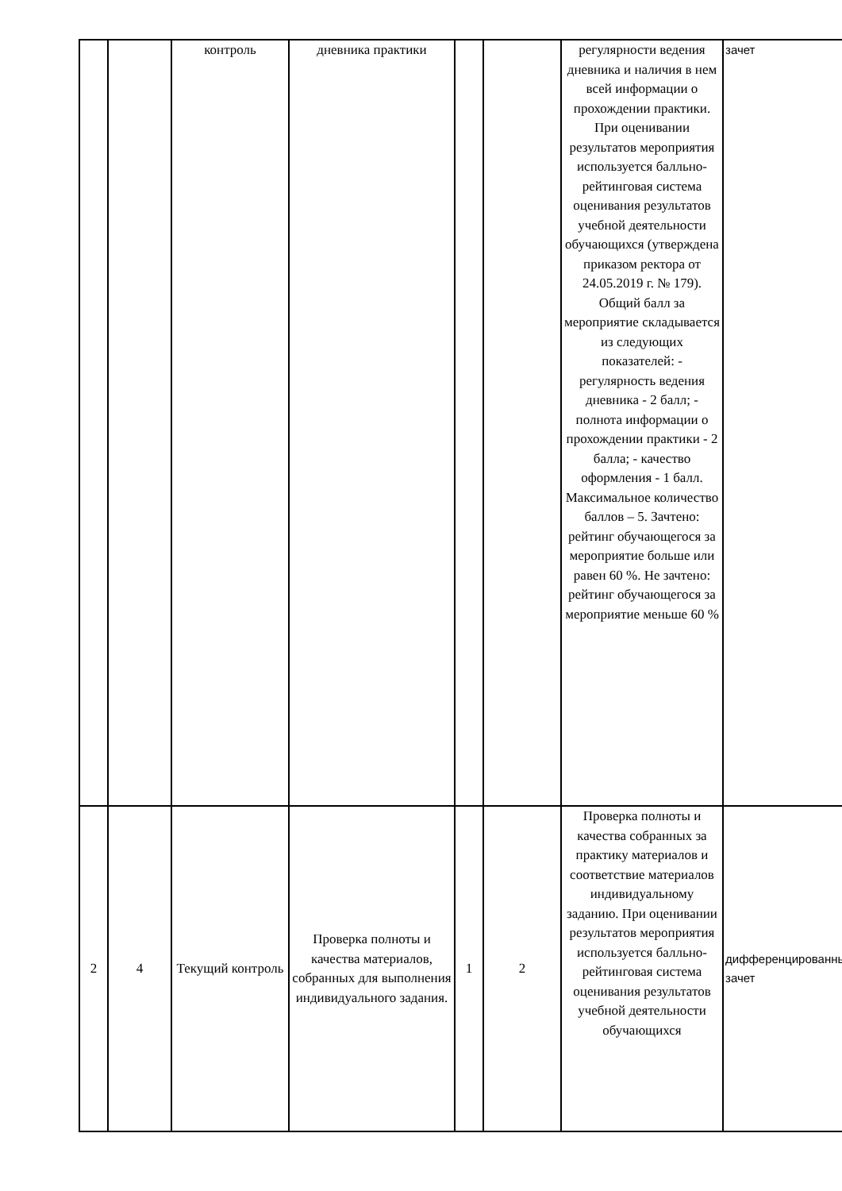| | | контроль | дневника практики | | | регулярности ведения дневника и наличия в нем всей информации о прохождении практики. При оценивании результатов мероприятия используется балльно-рейтинговая система оценивания результатов учебной деятельности обучающихся (утверждена приказом ректора от 24.05.2019 г. № 179). Общий балл за мероприятие складывается из следующих показателей: - регулярность ведения дневника - 2 балл; - полнота информации о прохождении практики - 2 балла; - качество оформления - 1 балл. Максимальное количество баллов – 5. Зачтено: рейтинг обучающегося за мероприятие больше или равен 60 %. Не зачтено: рейтинг обучающегося за мероприятие меньше 60 % | зачет |
| 2 | 4 | Текущий контроль | Проверка полноты и качества материалов, собранных для выполнения индивидуального задания. | 1 | 2 | Проверка полноты и качества собранных за практику материалов и соответствие материалов индивидуальному заданию. При оценивании результатов мероприятия используется балльно-рейтинговая система оценивания результатов учебной деятельности обучающихся | дифференцированный зачет |